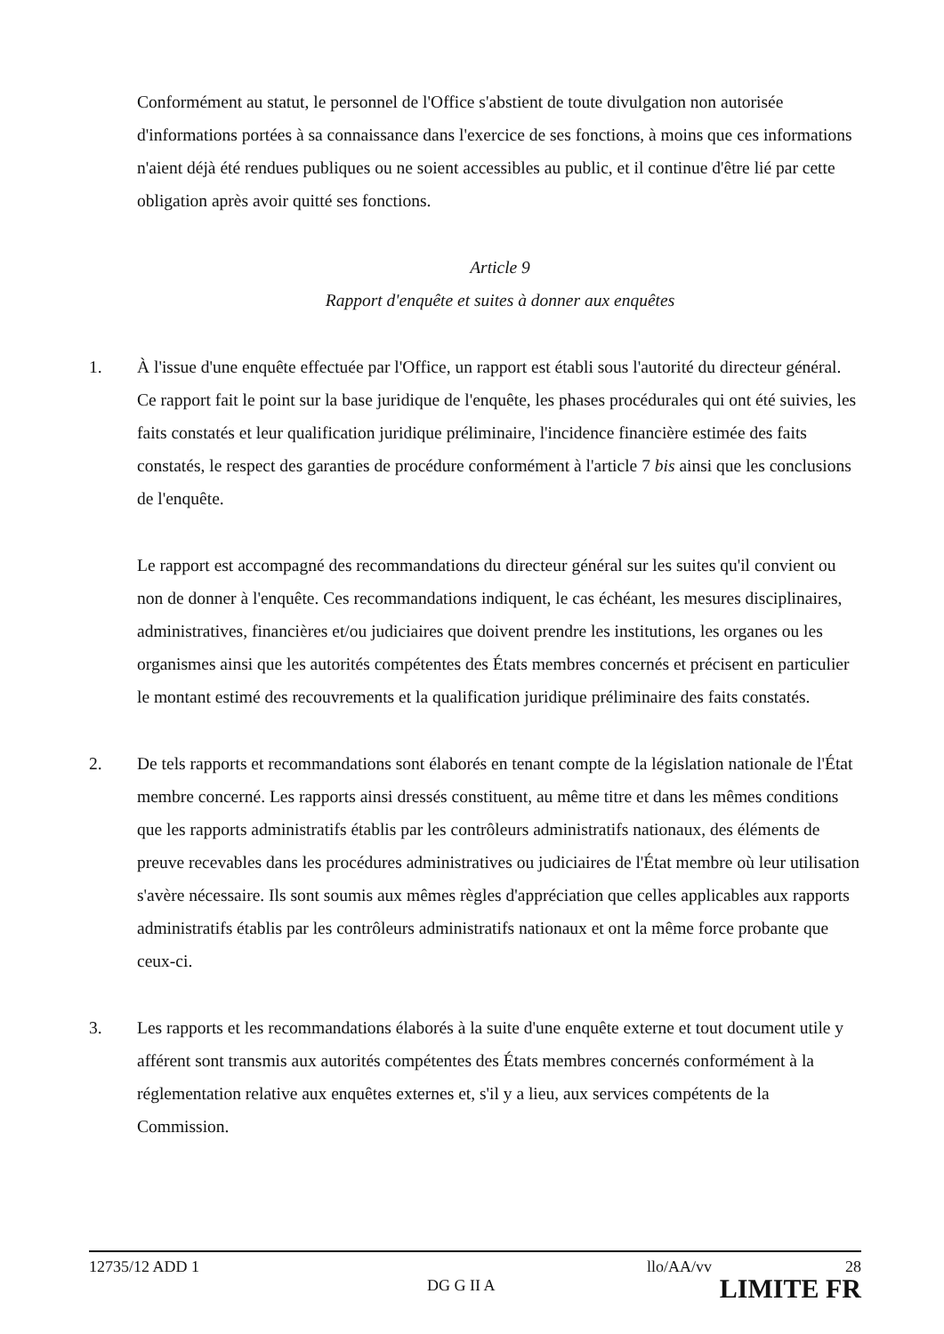Conformément au statut, le personnel de l'Office s'abstient de toute divulgation non autorisée d'informations portées à sa connaissance dans l'exercice de ses fonctions, à moins que ces informations n'aient déjà été rendues publiques ou ne soient accessibles au public, et il continue d'être lié par cette obligation après avoir quitté ses fonctions.
Article 9
Rapport d'enquête et suites à donner aux enquêtes
1. À l'issue d'une enquête effectuée par l'Office, un rapport est établi sous l'autorité du directeur général. Ce rapport fait le point sur la base juridique de l'enquête, les phases procédurales qui ont été suivies, les faits constatés et leur qualification juridique préliminaire, l'incidence financière estimée des faits constatés, le respect des garanties de procédure conformément à l'article 7 bis ainsi que les conclusions de l'enquête.
Le rapport est accompagné des recommandations du directeur général sur les suites qu'il convient ou non de donner à l'enquête. Ces recommandations indiquent, le cas échéant, les mesures disciplinaires, administratives, financières et/ou judiciaires que doivent prendre les institutions, les organes ou les organismes ainsi que les autorités compétentes des États membres concernés et précisent en particulier le montant estimé des recouvrements et la qualification juridique préliminaire des faits constatés.
2. De tels rapports et recommandations sont élaborés en tenant compte de la législation nationale de l'État membre concerné. Les rapports ainsi dressés constituent, au même titre et dans les mêmes conditions que les rapports administratifs établis par les contrôleurs administratifs nationaux, des éléments de preuve recevables dans les procédures administratives ou judiciaires de l'État membre où leur utilisation s'avère nécessaire. Ils sont soumis aux mêmes règles d'appréciation que celles applicables aux rapports administratifs établis par les contrôleurs administratifs nationaux et ont la même force probante que ceux-ci.
3. Les rapports et les recommandations élaborés à la suite d'une enquête externe et tout document utile y afférent sont transmis aux autorités compétentes des États membres concernés conformément à la réglementation relative aux enquêtes externes et, s'il y a lieu, aux services compétents de la Commission.
12735/12 ADD 1 llo/AA/vv 28
DG G II A LIMITE FR